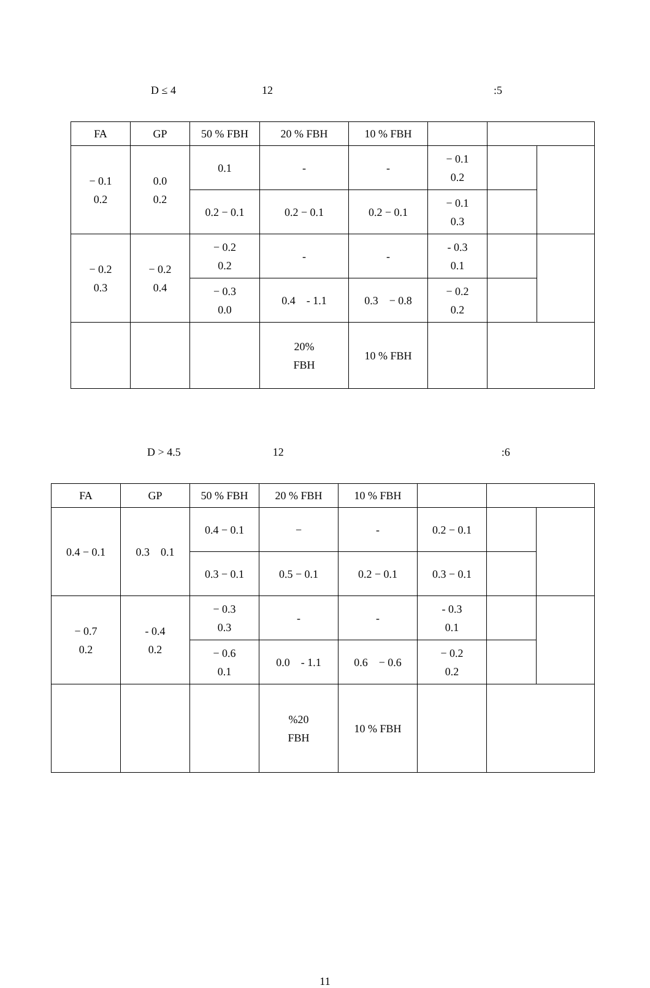D ≤ 4 12:5
| FA | GP | 50 % FBH | 20 % FBH | 10 % FBH | | | |
| --- | --- | --- | --- | --- | --- | --- | --- |
| − 0.1 0.2 | 0.0 0.2 | 0.1 | - | - | − 0.1 0.2 | | |
| | | 0.2 − 0.1 | 0.2 − 0.1 | 0.2 − 0.1 | − 0.1 0.3 | | |
| − 0.2 0.3 | − 0.2 0.4 | − 0.2 0.2 | - | - | - 0.3 0.1 | | |
| | | − 0.3 0.0 | 0.4 - 1.1 | 0.3 − 0.8 | − 0.2 0.2 | | |
| | | | 20% FBH | 10 % FBH | | | |
D > 4.5 12:6
| FA | GP | 50 % FBH | 20 % FBH | 10 % FBH | | | |
| --- | --- | --- | --- | --- | --- | --- | --- |
| 0.4 − 0.1 | 0.3 0.1 | 0.4 − 0.1 | − | - | 0.2 − 0.1 | | |
| | | 0.3 − 0.1 | 0.5 − 0.1 | 0.2 − 0.1 | 0.3 − 0.1 | | |
| − 0.7 0.2 | - 0.4 0.2 | − 0.3 0.3 | - | - | - 0.3 0.1 | | |
| | | − 0.6 0.1 | 0.0 - 1.1 | 0.6 − 0.6 | − 0.2 0.2 | | |
| | | | %20 FBH | 10 % FBH | | | |
11